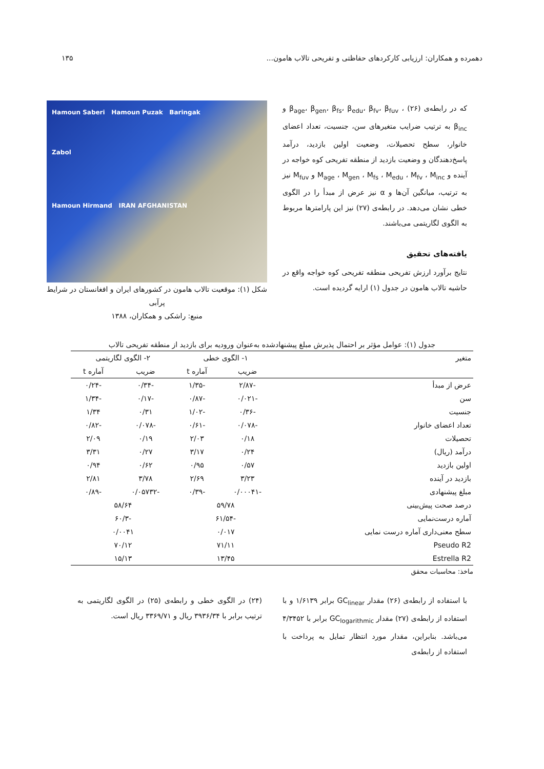دهمرده و همکاران: ارزیابی کارکردهای حفاظتی و تفریحی تالاب هامون... ۱۳۵
که در رابطه‌ی (۲۶) ، β<sub>age</sub>، β<sub>gen</sub>، β<sub>fs</sub>، β<sub>edu</sub>، β<sub>fv</sub>، β<sub>fuv</sub> و β<sub>inc</sub> به ترتیب ضرایب متغیرهای سن، جنسیت، تعداد اعضای خانوار، سطح تحصیلات، وضعیت اولین بازدید، درآمد پاسخ‌دهندگان و وضعیت بازدید از منطقه تفریحی کوه خواجه در آینده و M<sub>age</sub> ، M<sub>gen</sub> ، M<sub>fs</sub> ، M<sub>edu</sub> ، M<sub>fv</sub> ، M<sub>inc</sub> و M<sub>fuv</sub> نیز به ترتیب، میانگین آن‌ها و α نیز عرض از مبدأ را در الگوی خطی نشان می‌دهد. در رابطه‌ی (۲۷) نیز این پارامترها مربوط به الگوی لگاریتمی می‌باشند.
یافته‌های تحقیق
نتایج برآورد ارزش تفریحی منطقه تفریحی کوه خواجه واقع در حاشیه تالاب هامون در جدول (۱) ارایه گردیده است.
Hamoun Saberi Hamoun Puzak Baringak
Zabol
Hamoun Hirmand IRAN AFGHANISTAN
شکل (۱): موقعیت تالاب هامون در کشورهای ایران و افغانستان در شرایط پرآبی
منبع: راشکی و همکاران، ۱۳۸۸
جدول (۱): عوامل مؤثر بر احتمال پذیرش مبلغ پیشنهادشده به‌عنوان ورودیه برای بازدید از منطقه تفریحی تالاب
| متغیر | ۱- الگوی خطی | | ۲- الگوی لگاریتمی | |
| --- | --- | --- | --- | --- |
| | ضریب | آماره t | ضریب | آماره t |
| عرض از مبدأ | -۲/۸۷ | -۱/۳۵ | -۰/۳۴ | -۰/۲۴ |
| سن | -۰/۰۲۱ | -۰/۸۷ | -۰/۱۷ | -۱/۳۴ |
| جنسیت | -۰/۳۶ | -۱/۰۲ | ۰/۳۱ | ۱/۳۴ |
| تعداد اعضای خانوار | -۰/۰۷۸ | -۰/۶۱ | -۰/۰۷۸ | -۰/۸۲ |
| تحصیلات | ۰/۱۸ | ۲/۰۳ | ۰/۱۹ | ۲/۰۹ |
| درآمد (ریال) | ۰/۲۴ | ۳/۱۷ | ۰/۲۷ | ۳/۳۱ |
| اولین بازدید | ۰/۵۷ | ۰/۹۵ | ۰/۶۲ | ۰/۹۴ |
| بازدید در آینده | ۳/۲۳ | ۲/۶۹ | ۳/۷۸ | ۲/۸۱ |
| مبلغ پیشنهادی | -۰/۰۰۰۴۱ | -۰/۳۹ | -۰/۰۵۷۳۲ | -۰/۸۹ |
| درصد صحت پیش‌بینی | ۵۹/۷۸ | | ۵۸/۶۴ | |
| آماره درست‌نمایی | -۶۱/۵۴ | | -۶۰/۳ | |
| سطح معنی‌داری آماره درست نمایی | ۰/۰۱۷ | | ۰/۰۰۴۱ | |
| Pseudo R2 | ۷۱/۱۱ | | ۷۰/۱۲ | |
| Estrella R2 | ۱۳/۴۵ | | ۱۵/۱۳ | |
ماخذ: محاسبات محقق
با استفاده از رابطه‌ی (۲۶) مقدار GC<sub>linear</sub> برابر ۱/۶۱۳۹ و با استفاده از رابطه‌ی (۲۷) مقدار GC<sub>logarithmic</sub> برابر با ۴/۳۴۵۲ می‌باشد. بنابراین، مقدار مورد انتظار تمایل به پرداخت با استفاده از رابطه‌ی
(۲۴) در الگوی خطی و رابطه‌ی (۲۵) در الگوی لگاریتمی به ترتیب برابر با ۳۹۳۶/۳۴ ریال و ۳۳۶۹/۷۱ ریال است.